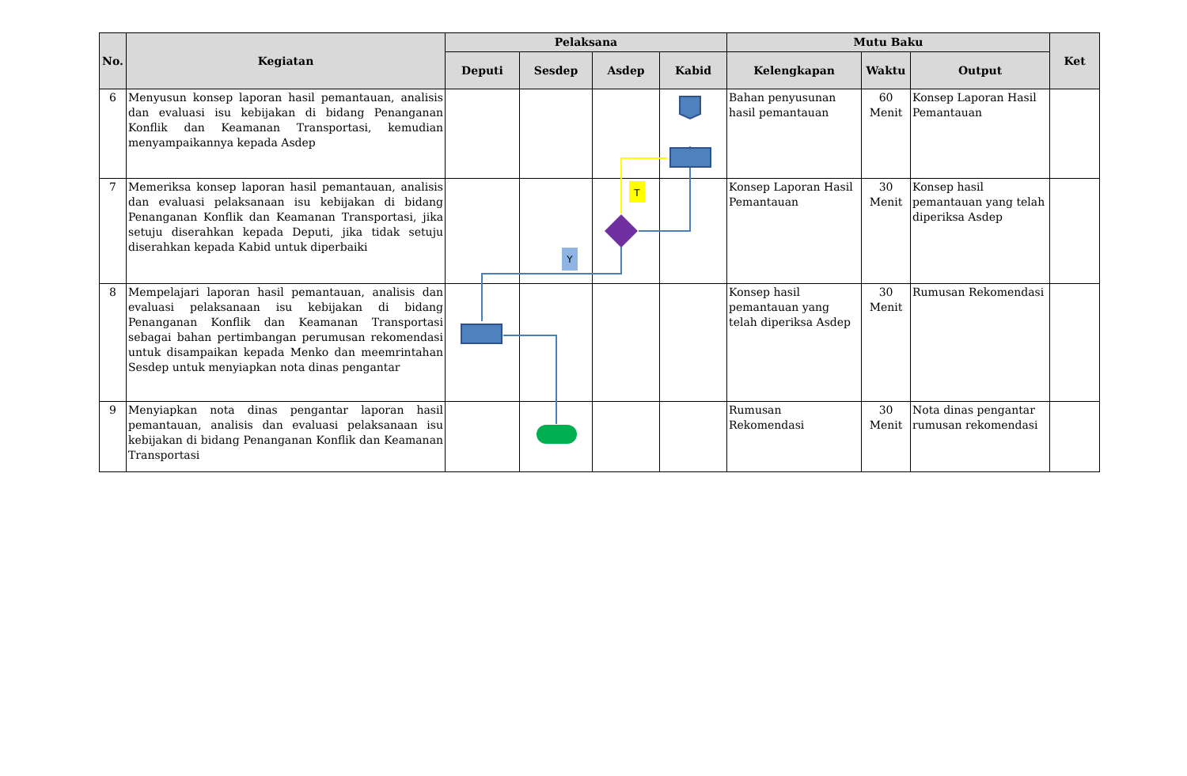| No. | Kegiatan | Pelaksana | | | | Mutu Baku | | | Ket |
| --- | --- | --- | --- | --- | --- | --- | --- | --- | --- |
| | | Deputi | Sesdep | Asdep | Kabid | Kelengkapan | Waktu | Output | |
| 6 | Menyusun konsep laporan hasil pemantauan, analisis dan evaluasi isu kebijakan di bidang Penanganan Konflik dan Keamanan Transportasi, kemudian menyampaikannya kepada Asdep | | | | | Bahan penyusunan hasil pemantauan | 60 Menit | Konsep Laporan Hasil Pemantauan | |
| 7 | Memeriksa konsep laporan hasil pemantauan, analisis dan evaluasi pelaksanaan isu kebijakan di bidang Penanganan Konflik dan Keamanan Transportasi, jika setuju diserahkan kepada Deputi, jika tidak setuju diserahkan kepada Kabid untuk diperbaiki | | | | | Konsep Laporan Hasil Pemantauan | 30 Menit | Konsep hasil pemantauan yang telah diperiksa Asdep | |
| 8 | Mempelajari laporan hasil pemantauan, analisis dan evaluasi pelaksanaan isu kebijakan di bidang Penanganan Konflik dan Keamanan Transportasi sebagai bahan pertimbangan perumusan rekomendasi untuk disampaikan kepada Menko dan meemrintahan Sesdep untuk menyiapkan nota dinas pengantar | | | | | Konsep hasil pemantauan yang telah diperiksa Asdep | 30 Menit | Rumusan Rekomendasi | |
| 9 | Menyiapkan nota dinas pengantar laporan hasil pemantauan, analisis dan evaluasi pelaksanaan isu kebijakan di bidang Penanganan Konflik dan Keamanan Transportasi | | | | | Rumusan Rekomendasi | 30 Menit | Nota dinas pengantar rumusan rekomendasi | |
T
Y